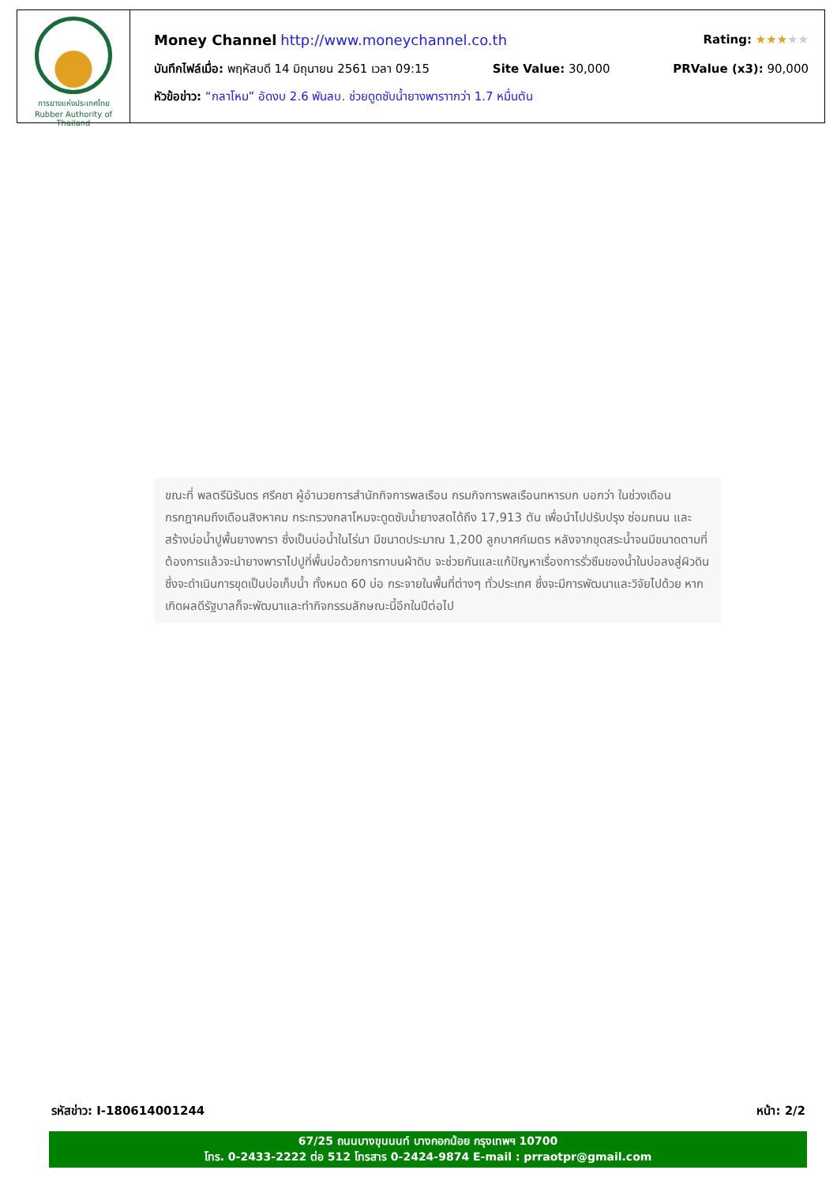การยางแห่งประเทศไทย
Rubber Authority of Thailand
Money Channel http://www.moneychannel.co.th Rating: ★★★★★
บันทึกไฟล์เมื่อ: พฤหัสบดี 14 มิถุนายน 2561 เวลา 09:15 Site Value: 30,000 PRValue (x3): 90,000
หัวข้อข่าว: “กลาโหม” อัดงบ 2.6 พันลบ. ช่วยดูดซับน้ำยางพาราากว่า 1.7 หมื่นตัน
ขณะที่ พลตรีนิรันดร ศรีคชา ผู้อำนวยการสำนักกิจการพลเรือน กรมกิจการพลเรือนทหารบก บอกว่า ในช่วงเดือนกรกฎาคมถึงเดือนสิงหาคม กระทรวงกลาโหมจะดูดซับน้ำยางสดได้ถึง 17,913 ตัน เพื่อนำไปปรับปรุง ซ่อมถนน และสร้างบ่อน้ำปูพื้นยางพารา ซึ่งเป็นบ่อน้ำในไร่นา มีขนาดประมาณ 1,200 ลูกบาศก์เมตร หลังจากขุดสระน้ำจนมีขนาดตามที่ ต้องการแล้วจะนำยางพาราไปปูที่พื้นบ่อด้วยการทาบนผ้าดิบ จะช่วยกันและแก้ปัญหาเรื่องการรั่วซึมของน้ำในบ่อลงสู่ผิวดิน ซึ่งจะดำเนินการขุดเป็นบ่อเก็บน้ำ ทั้งหมด 60 บ่อ กระจายในพื้นที่ต่างๆ ทั่วประเทศ ซึ่งจะมีการพัฒนาและวิจัยไปด้วย หากเกิดผลดีรัฐบาลก็จะพัฒนาและทำกิจกรรมลักษณะนี้อีกในปีต่อไป
รหัสข่าว: I-180614001244 หน้า: 2/2
67/25 ถนนบางขุนนนท์ บางกอกน้อย กรุงเทพฯ 10700
โทร. 0-2433-2222 ต่อ 512 โทรสาร 0-2424-9874 E-mail : prraotpr@gmail.com